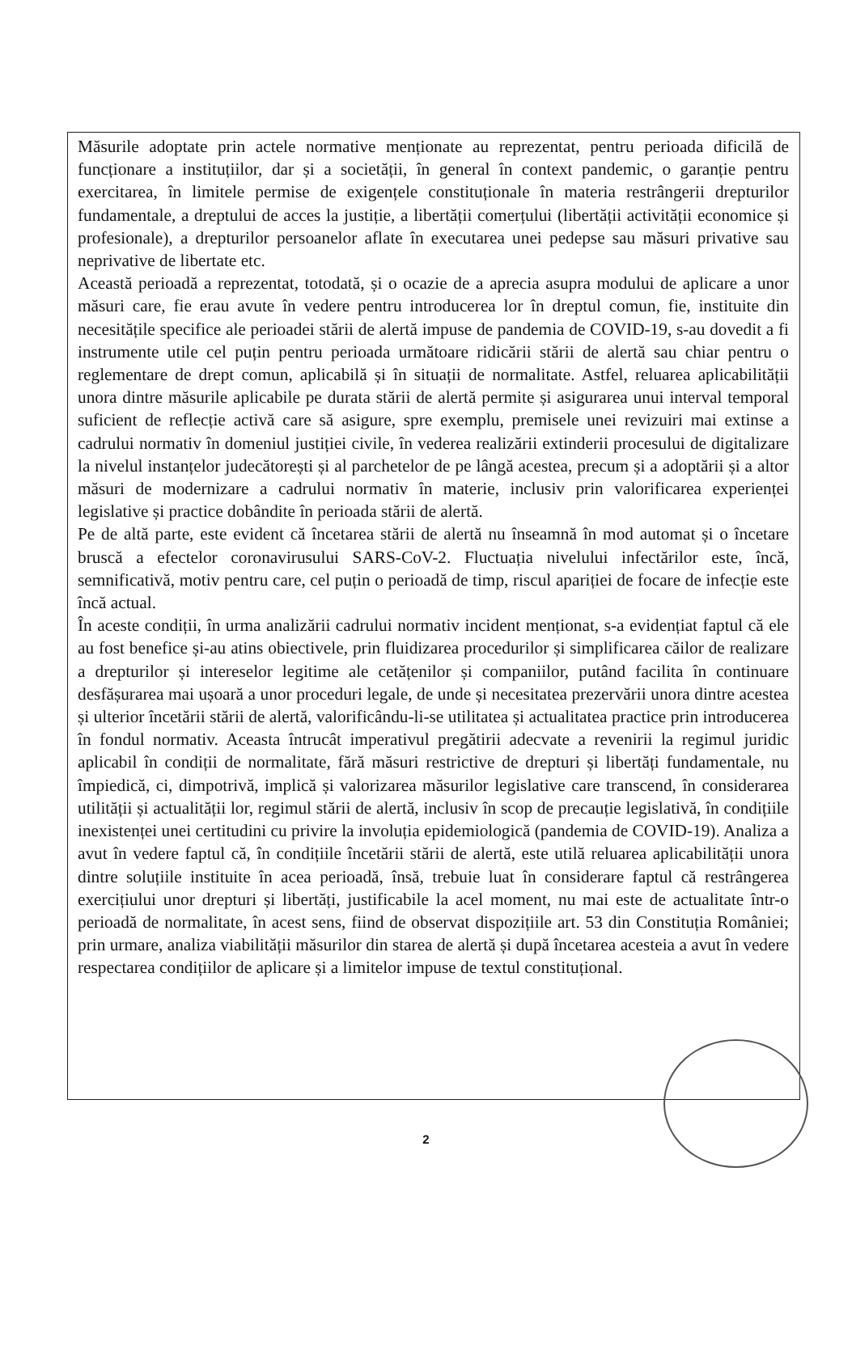Măsurile adoptate prin actele normative menționate au reprezentat, pentru perioada dificilă de funcționare a instituțiilor, dar și a societății, în general în context pandemic, o garanție pentru exercitarea, în limitele permise de exigențele constituționale în materia restrângerii drepturilor fundamentale, a dreptului de acces la justiție, a libertății comerțului (libertății activității economice și profesionale), a drepturilor persoanelor aflate în executarea unei pedepse sau măsuri privative sau neprivative de libertate etc.
Această perioadă a reprezentat, totodată, și o ocazie de a aprecia asupra modului de aplicare a unor măsuri care, fie erau avute în vedere pentru introducerea lor în dreptul comun, fie, instituite din necesitățile specifice ale perioadei stării de alertă impuse de pandemia de COVID-19, s-au dovedit a fi instrumente utile cel puțin pentru perioada următoare ridicării stării de alertă sau chiar pentru o reglementare de drept comun, aplicabilă și în situații de normalitate. Astfel, reluarea aplicabilității unora dintre măsurile aplicabile pe durata stării de alertă permite și asigurarea unui interval temporal suficient de reflecție activă care să asigure, spre exemplu, premisele unei revizuiri mai extinse a cadrului normativ în domeniul justiției civile, în vederea realizării extinderii procesului de digitalizare la nivelul instanțelor judecătorești și al parchetelor de pe lângă acestea, precum și a adoptării și a altor măsuri de modernizare a cadrului normativ în materie, inclusiv prin valorificarea experienței legislative și practice dobândite în perioada stării de alertă.
Pe de altă parte, este evident că încetarea stării de alertă nu înseamnă în mod automat și o încetare bruscă a efectelor coronavirusului SARS-CoV-2. Fluctuația nivelului infectărilor este, încă, semnificativă, motiv pentru care, cel puțin o perioadă de timp, riscul apariției de focare de infecție este încă actual.
În aceste condiții, în urma analizării cadrului normativ incident menționat, s-a evidențiat faptul că ele au fost benefice și-au atins obiectivele, prin fluidizarea procedurilor și simplificarea căilor de realizare a drepturilor și intereselor legitime ale cetățenilor și companiilor, putând facilita în continuare desfășurarea mai ușoară a unor proceduri legale, de unde și necesitatea prezervării unora dintre acestea și ulterior încetării stării de alertă, valorificându-li-se utilitatea și actualitatea practice prin introducerea în fondul normativ. Aceasta întrucât imperativul pregătirii adecvate a revenirii la regimul juridic aplicabil în condiții de normalitate, fără măsuri restrictive de drepturi și libertăți fundamentale, nu împiedică, ci, dimpotrivă, implică și valorizarea măsurilor legislative care transcend, în considerarea utilității și actualității lor, regimul stării de alertă, inclusiv în scop de precauție legislativă, în condițiile inexistenței unei certitudini cu privire la involuția epidemiologică (pandemia de COVID-19). Analiza a avut în vedere faptul că, în condițiile încetării stării de alertă, este utilă reluarea aplicabilității unora dintre soluțiile instituite în acea perioadă, însă, trebuie luat în considerare faptul că restrângerea exercițiului unor drepturi și libertăți, justificabile la acel moment, nu mai este de actualitate într-o perioadă de normalitate, în acest sens, fiind de observat dispozițiile art. 53 din Constituția României; prin urmare, analiza viabilității măsurilor din starea de alertă și după încetarea acesteia a avut în vedere respectarea condițiilor de aplicare și a limitelor impuse de textul constituțional.
2